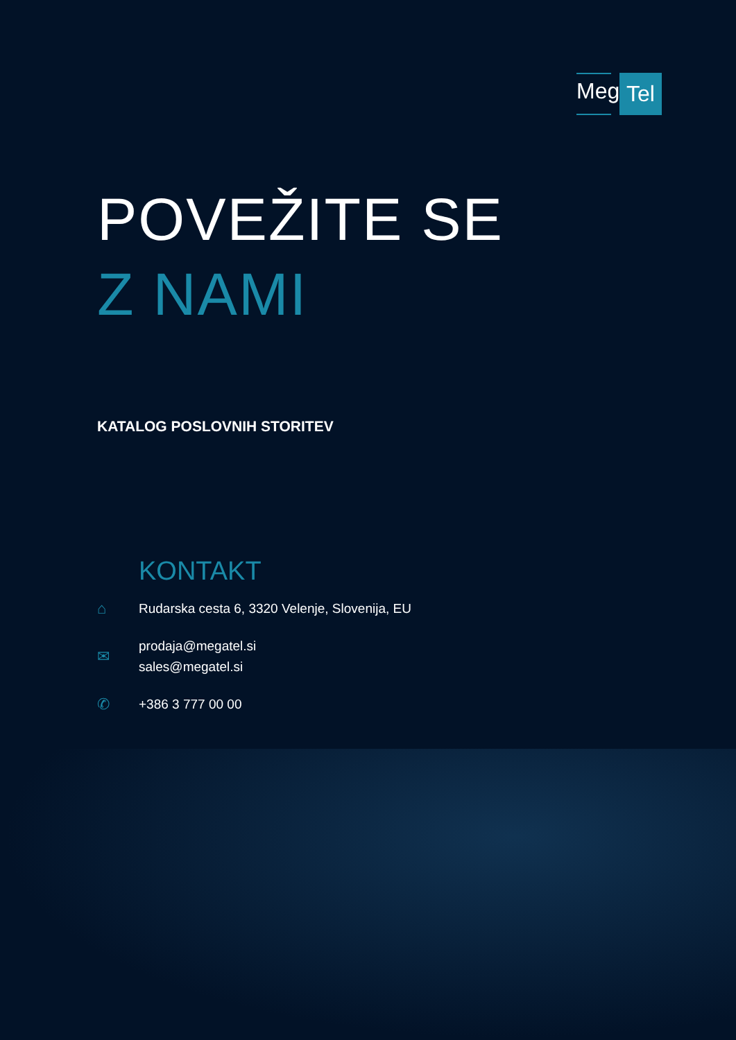Mega
Tel
POVEŽITE SE
Z NAMI
KATALOG POSLOVNIH STORITEV
KONTAKT
⌂
Rudarska cesta 6, 3320 Velenje, Slovenija, EU
✉
prodaja@megatel.si
sales@megatel.si
✆
+386 3 777 00 00